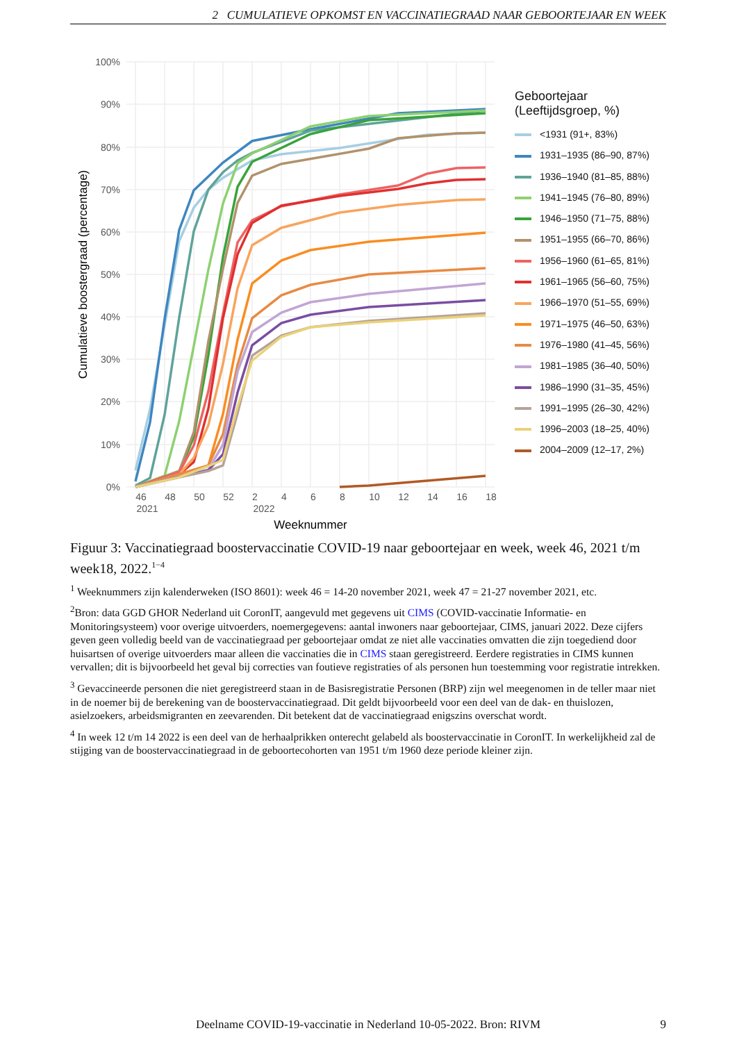2 CUMULATIEVE OPKOMST EN VACCINATIEGRAAD NAAR GEBOORTEJAAR EN WEEK
100%
90%
80%
70%
60%
50%
40%
30%
20%
10%
0%
46
48
50
52
2
4
6
8
10
12
14
16
18
2021
2022
Weeknummer
Cumulatieve boostergraad (percentage)
Geboortejaar
(Leeftijdsgroep, %)
<1931 (91+, 83%)
1931–1935 (86–90, 87%)
1936–1940 (81–85, 88%)
1941–1945 (76–80, 89%)
1946–1950 (71–75, 88%)
1951–1955 (66–70, 86%)
1956–1960 (61–65, 81%)
1961–1965 (56–60, 75%)
1966–1970 (51–55, 69%)
1971–1975 (46–50, 63%)
1976–1980 (41–45, 56%)
1981–1985 (36–40, 50%)
1986–1990 (31–35, 45%)
1991–1995 (26–30, 42%)
1996–2003 (18–25, 40%)
2004–2009 (12–17, 2%)
Figuur 3: Vaccinatiegraad boostervaccinatie COVID-19 naar geboortejaar en week, week 46, 2021 t/m week18, 2022.<sup>1−4</sup>
<sup>1</sup> Weeknummers zijn kalenderweken (ISO 8601): week 46 = 14-20 november 2021, week 47 = 21-27 november 2021, etc.
<sup>2</sup> Bron: data GGD GHOR Nederland uit CoronIT, aangevuld met gegevens uit CIMS (COVID-vaccinatie Informatie- en Monitoringsysteem) voor overige uitvoerders, noemergegevens: aantal inwoners naar geboortejaar, CIMS, januari 2022. Deze cijfers geven geen volledig beeld van de vaccinatiegraad per geboortejaar omdat ze niet alle vaccinaties omvatten die zijn toegediend door huisartsen of overige uitvoerders maar alleen die vaccinaties die in CIMS staan geregistreerd. Eerdere registraties in CIMS kunnen vervallen; dit is bijvoorbeeld het geval bij correcties van foutieve registraties of als personen hun toestemming voor registratie intrekken.
<sup>3</sup> Gevaccineerde personen die niet geregistreerd staan in de Basisregistratie Personen (BRP) zijn wel meegenomen in de teller maar niet in de noemer bij de berekening van de boostervaccinatiegraad. Dit geldt bijvoorbeeld voor een deel van de dak- en thuislozen, asielzoekers, arbeidsmigranten en zeevarenden. Dit betekent dat de vaccinatiegraad enigszins overschat wordt.
<sup>4</sup> In week 12 t/m 14 2022 is een deel van de herhaalprikken onterecht gelabeld als boostervaccinatie in CoronIT. In werkelijkheid zal de stijging van de boostervaccinatiegraad in de geboortecohorten van 1951 t/m 1960 deze periode kleiner zijn.
Deelname COVID-19-vaccinatie in Nederland 10-05-2022. Bron: RIVM
9